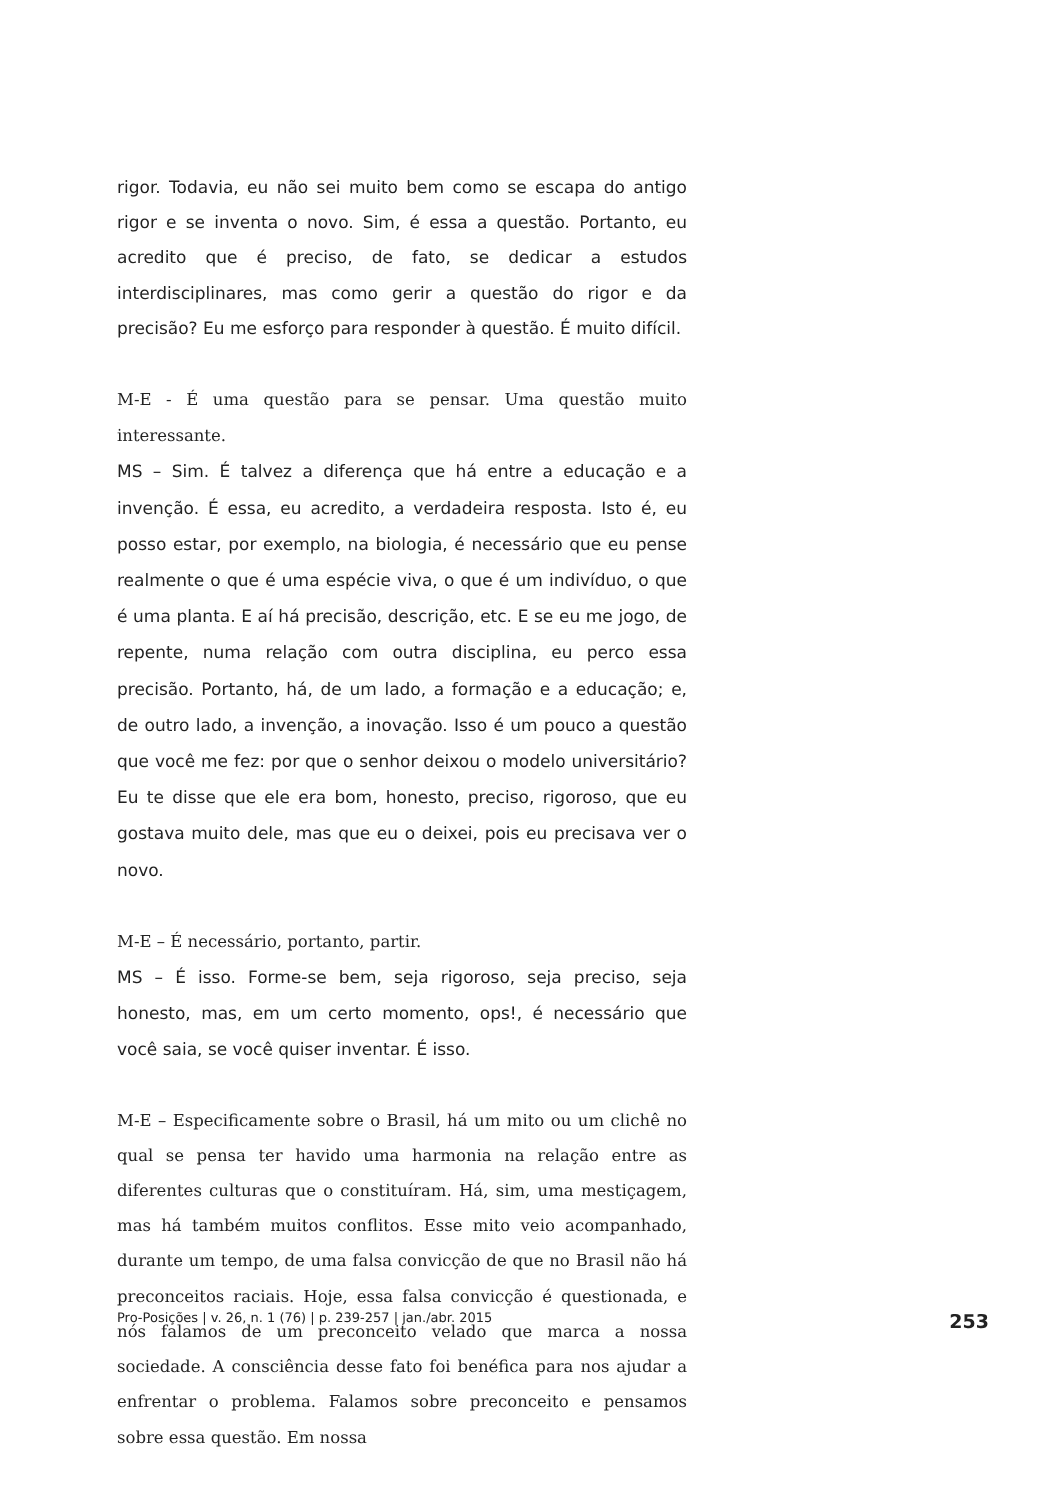rigor. Todavia, eu não sei muito bem como se escapa do antigo rigor e se inventa o novo. Sim, é essa a questão. Portanto, eu acredito que é preciso, de fato, se dedicar a estudos interdisciplinares, mas como gerir a questão do rigor e da precisão? Eu me esforço para responder à questão. É muito difícil.
M-E - É uma questão para se pensar. Uma questão muito interessante.
MS – Sim. É talvez a diferença que há entre a educação e a invenção. É essa, eu acredito, a verdadeira resposta. Isto é, eu posso estar, por exemplo, na biologia, é necessário que eu pense realmente o que é uma espécie viva, o que é um indivíduo, o que é uma planta. E aí há precisão, descrição, etc. E se eu me jogo, de repente, numa relação com outra disciplina, eu perco essa precisão. Portanto, há, de um lado, a formação e a educação; e, de outro lado, a invenção, a inovação. Isso é um pouco a questão que você me fez: por que o senhor deixou o modelo universitário? Eu te disse que ele era bom, honesto, preciso, rigoroso, que eu gostava muito dele, mas que eu o deixei, pois eu precisava ver o novo.
M-E – É necessário, portanto, partir.
MS – É isso. Forme-se bem, seja rigoroso, seja preciso, seja honesto, mas, em um certo momento, ops!, é necessário que você saia, se você quiser inventar. É isso.
M-E – Especificamente sobre o Brasil, há um mito ou um clichê no qual se pensa ter havido uma harmonia na relação entre as diferentes culturas que o constituíram. Há, sim, uma mestiçagem, mas há também muitos conflitos. Esse mito veio acompanhado, durante um tempo, de uma falsa convicção de que no Brasil não há preconceitos raciais. Hoje, essa falsa convicção é questionada, e nós falamos de um preconceito velado que marca a nossa sociedade. A consciência desse fato foi benéfica para nos ajudar a enfrentar o problema. Falamos sobre preconceito e pensamos sobre essa questão. Em nossa
Pro-Posições | v. 26, n. 1 (76) | p. 239-257 | jan./abr. 2015 253